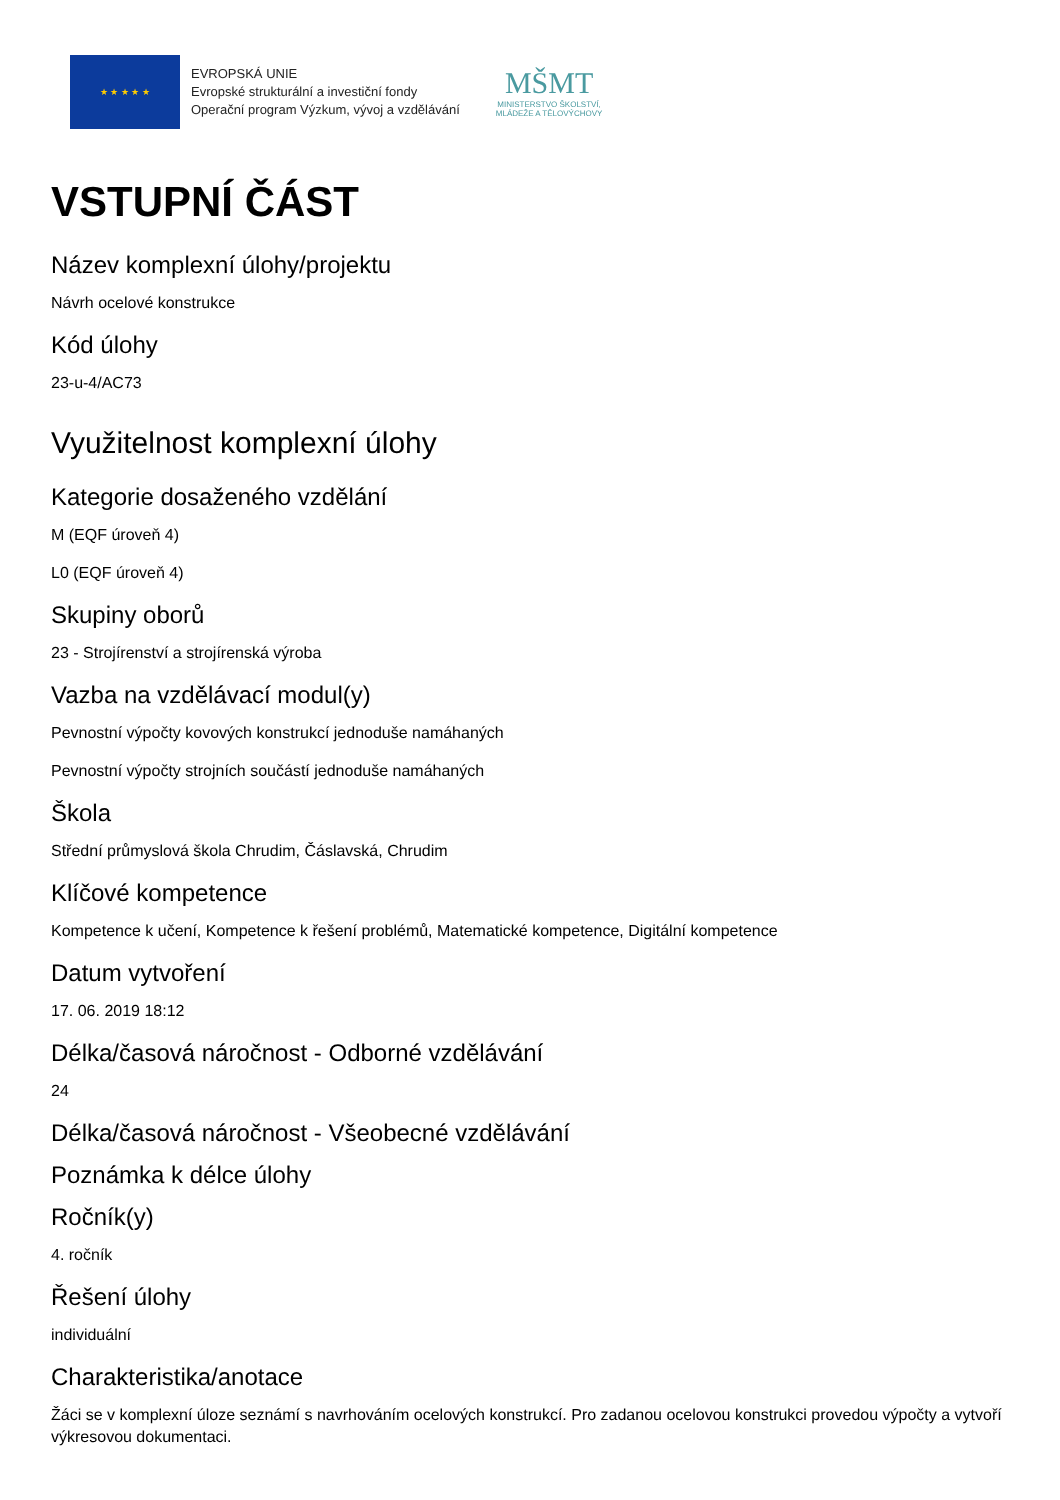★ ★ ★ ★ ★
EVROPSKÁ UNIE
Evropské strukturální a investiční fondy
Operační program Výzkum, vývoj a vzdělávání
MŠMT
MINISTERSTVO ŠKOLSTVÍ,
MLÁDEŽE A TĚLOVÝCHOVY
VSTUPNÍ ČÁST
Název komplexní úlohy/projektu
Návrh ocelové konstrukce
Kód úlohy
23-u-4/AC73
Využitelnost komplexní úlohy
Kategorie dosaženého vzdělání
M (EQF úroveň 4)
L0 (EQF úroveň 4)
Skupiny oborů
23 - Strojírenství a strojírenská výroba
Vazba na vzdělávací modul(y)
Pevnostní výpočty kovových konstrukcí jednoduše namáhaných
Pevnostní výpočty strojních součástí jednoduše namáhaných
Škola
Střední průmyslová škola Chrudim, Čáslavská, Chrudim
Klíčové kompetence
Kompetence k učení, Kompetence k řešení problémů, Matematické kompetence, Digitální kompetence
Datum vytvoření
17. 06. 2019 18:12
Délka/časová náročnost - Odborné vzdělávání
24
Délka/časová náročnost - Všeobecné vzdělávání
Poznámka k délce úlohy
Ročník(y)
4. ročník
Řešení úlohy
individuální
Charakteristika/anotace
Žáci se v komplexní úloze seznámí s navrhováním ocelových konstrukcí. Pro zadanou ocelovou konstrukci provedou výpočty a vytvoří výkresovou dokumentaci.